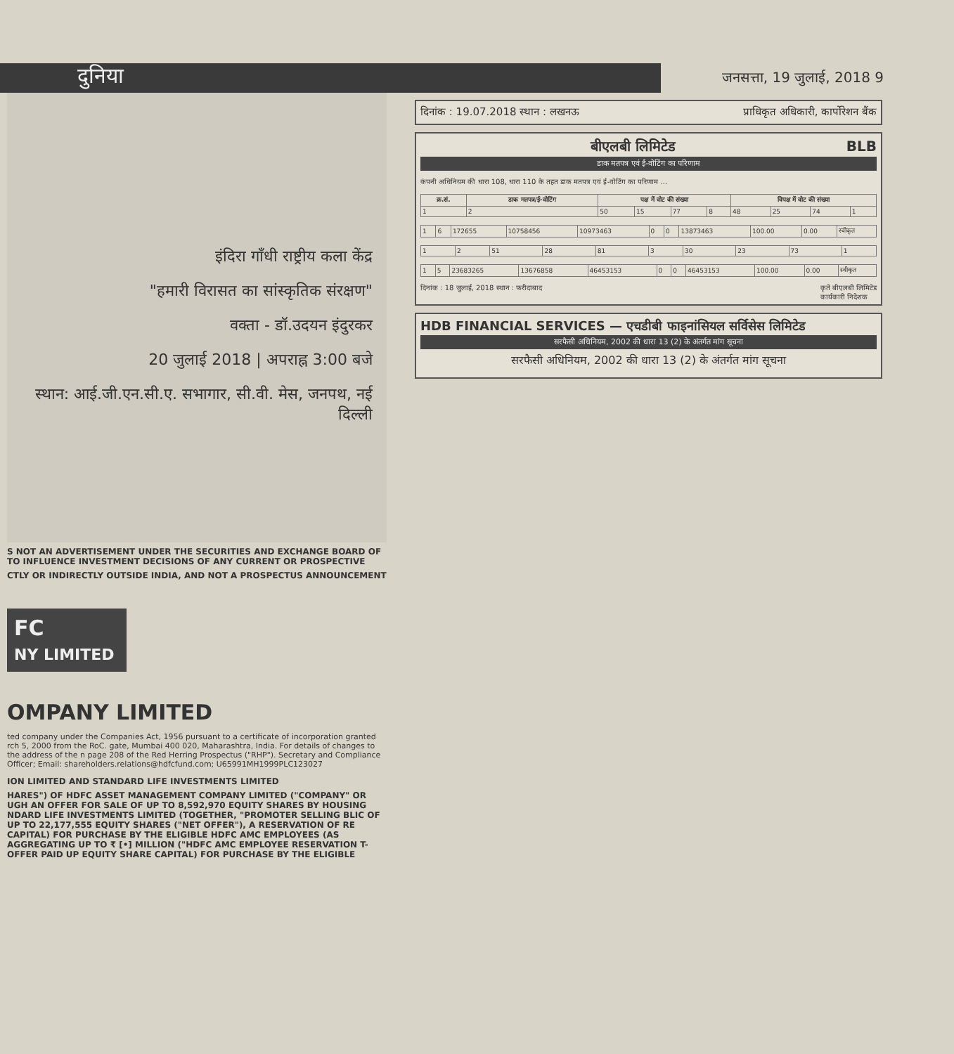दुनिया
जनसत्ता, 19 जुलाई, 2018 9
इंदिरा गाँधी राष्ट्रीय कला केंद्र
"हमारी विरासत का सांस्कृतिक संरक्षण"
वक्ता - डॉ.उदयन इंदुरकर
20 जुलाई 2018 | अपराह्न 3:00 बजे
स्थान: आई.जी.एन.सी.ए. सभागार, सी.वी. मेस, जनपथ, नई दिल्ली
S NOT AN ADVERTISEMENT UNDER THE SECURITIES AND EXCHANGE BOARD OF TO INFLUENCE INVESTMENT DECISIONS OF ANY CURRENT OR PROSPECTIVE
CTLY OR INDIRECTLY OUTSIDE INDIA, AND NOT A PROSPECTUS ANNOUNCEMENT
FC
NY LIMITED
OMPANY LIMITED
ted company under the Companies Act, 1956 pursuant to a certificate of incorporation granted rch 5, 2000 from the RoC. gate, Mumbai 400 020, Maharashtra, India. For details of changes to the address of the n page 208 of the Red Herring Prospectus ("RHP"). Secretary and Compliance Officer; Email: shareholders.relations@hdfcfund.com; U65991MH1999PLC123027
ION LIMITED AND STANDARD LIFE INVESTMENTS LIMITED
HARES") OF HDFC ASSET MANAGEMENT COMPANY LIMITED ("COMPANY" OR UGH AN OFFER FOR SALE OF UP TO 8,592,970 EQUITY SHARES BY HOUSING NDARD LIFE INVESTMENTS LIMITED (TOGETHER, "PROMOTER SELLING BLIC OF UP TO 22,177,555 EQUITY SHARES ("NET OFFER"), A RESERVATION OF RE CAPITAL) FOR PURCHASE BY THE ELIGIBLE HDFC AMC EMPLOYEES (AS AGGREGATING UP TO ₹ [•] MILLION ("HDFC AMC EMPLOYEE RESERVATION T-OFFER PAID UP EQUITY SHARE CAPITAL) FOR PURCHASE BY THE ELIGIBLE
दिनांक : 19.07.2018 स्थान : लखनऊ प्राधिकृत अधिकारी, कार्पोरेशन बैंक
बीएलबी लिमिटेड BLB
डाक मतपत्र एवं ई-वोटिंग का परिणाम
कंपनी अधिनियम की धारा 108, धारा 110 के तहत डाक मतपत्र एवं ई-वोटिंग का परिणाम ...
| क्र.सं. | डाक मतपत्र/ई-वोटिंग | पक्ष में वोट की संख्या | | | | विपक्ष में वोट की संख्या | | | |
| --- | --- | --- | --- | --- | --- | --- | --- | --- | --- |
| 1 | 2 | 50 | 15 | 77 | 8 | 48 | 25 | 74 | 1 |
| 1 | 6 | 172655 | 10758456 | 10973463 | 0 | 0 | 13873463 | 100.00 | 0.00 | स्वीकृत |
| 1 | 2 | 51 | 28 | 81 | 3 | 30 | 23 | 73 | 1 |
| 1 | 5 | 23683265 | 13676858 | 46453153 | 0 | 0 | 46453153 | 100.00 | 0.00 | स्वीकृत |
दिनांक : 18 जुलाई, 2018 स्थान : फरीदाबाद कृते बीएलबी लिमिटेड
कार्यकारी निदेशक
HDB FINANCIAL SERVICES — एचडीबी फाइनांसियल सर्विसेस लिमिटेड
सरफैसी अधिनियम, 2002 की धारा 13 (2) के अंतर्गत मांग सूचना
सरफैसी अधिनियम, 2002 की धारा 13 (2) के अंतर्गत मांग सूचना